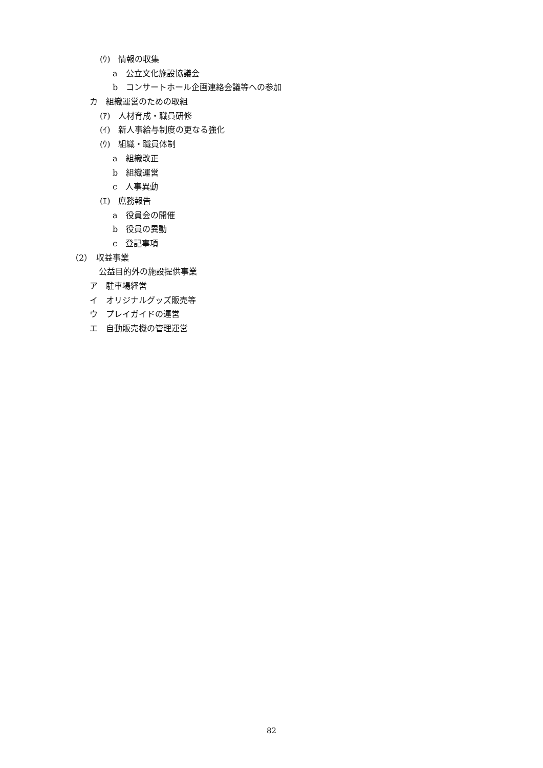(ｳ)　情報の収集
a　公立文化施設協議会
b　コンサートホール企画連絡会議等への参加
カ　組織運営のための取組
(ｱ)　人材育成・職員研修
(ｲ)　新人事給与制度の更なる強化
(ｳ)　組織・職員体制
a　組織改正
b　組織運営
c　人事異動
(ｴ)　庶務報告
a　役員会の開催
b　役員の異動
c　登記事項
（2）　収益事業
公益目的外の施設提供事業
ア　駐車場経営
イ　オリジナルグッズ販売等
ウ　プレイガイドの運営
エ　自動販売機の管理運営
82